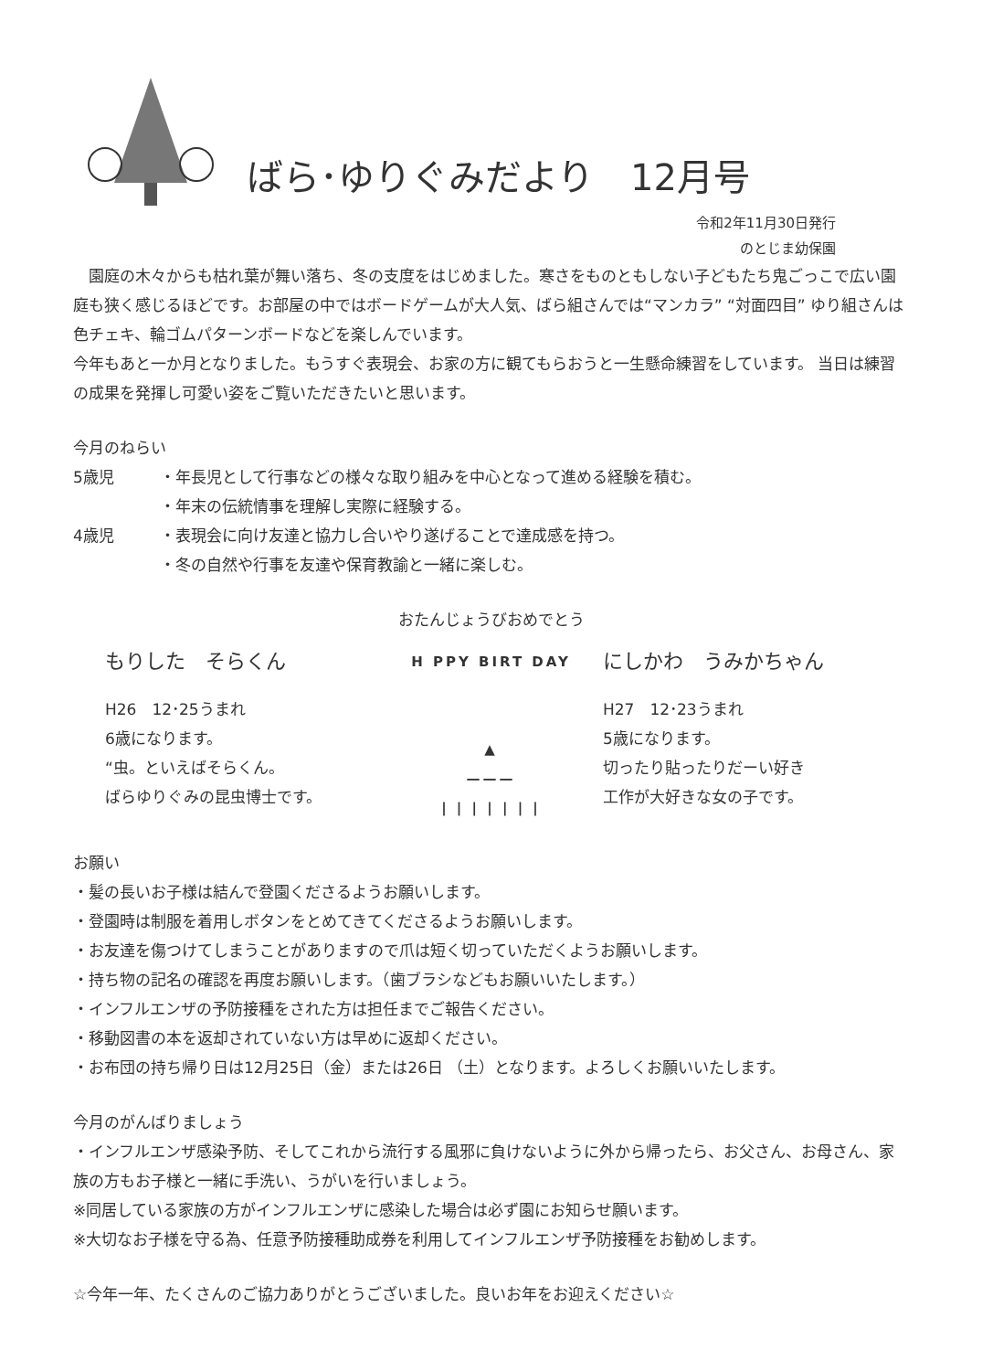ばら･ゆりぐみだより　12月号
令和2年11月30日発行
のとじま幼保園
　園庭の木々からも枯れ葉が舞い落ち、冬の支度をはじめました。寒さをものともしない子どもたち鬼ごっこで広い園庭も狭く感じるほどです。お部屋の中ではボードゲームが大人気、ばら組さんでは“マンカラ” “対面四目” ゆり組さんは色チェキ、輪ゴムパターンボードなどを楽しんでいます。
今年もあと一か月となりました。もうすぐ表現会、お家の方に観てもらおうと一生懸命練習をしています。 当日は練習の成果を発揮し可愛い姿をご覧いただきたいと思います。
今月のねらい
5歳児 ・年長児として行事などの様々な取り組みを中心となって進める経験を積む。
・年末の伝統情事を理解し実際に経験する。
4歳児 ・表現会に向け友達と協力し合いやり遂げることで達成感を持つ。
・冬の自然や行事を友達や保育教諭と一緒に楽しむ。
おたんじょうびおめでとう
もりした　そらくん
H26　12･25うまれ
6歳になります。
“虫。といえばそらくん。
ばらゆりぐみの昆虫博士です。
H PPY BIRT DAY
▲
———
| | | | | | |
にしかわ　うみかちゃん
H27　12･23うまれ
5歳になります。
切ったり貼ったりだーい好き
工作が大好きな女の子です。
お願い
・髪の長いお子様は結んで登園くださるようお願いします。
・登園時は制服を着用しボタンをとめてきてくださるようお願いします。
・お友達を傷つけてしまうことがありますので爪は短く切っていただくようお願いします。
・持ち物の記名の確認を再度お願いします。（歯ブラシなどもお願いいたします。）
・インフルエンザの予防接種をされた方は担任までご報告ください。
・移動図書の本を返却されていない方は早めに返却ください。
・お布団の持ち帰り日は12月25日（金）または26日 （土）となります。よろしくお願いいたします。
今月のがんばりましょう
・インフルエンザ感染予防、そしてこれから流行する風邪に負けないように外から帰ったら、お父さん、お母さん、家族の方もお子様と一緒に手洗い、うがいを行いましょう。
※同居している家族の方がインフルエンザに感染した場合は必ず園にお知らせ願います。
※大切なお子様を守る為、任意予防接種助成券を利用してインフルエンザ予防接種をお勧めします。
☆今年一年、たくさんのご協力ありがとうございました。良いお年をお迎えください☆